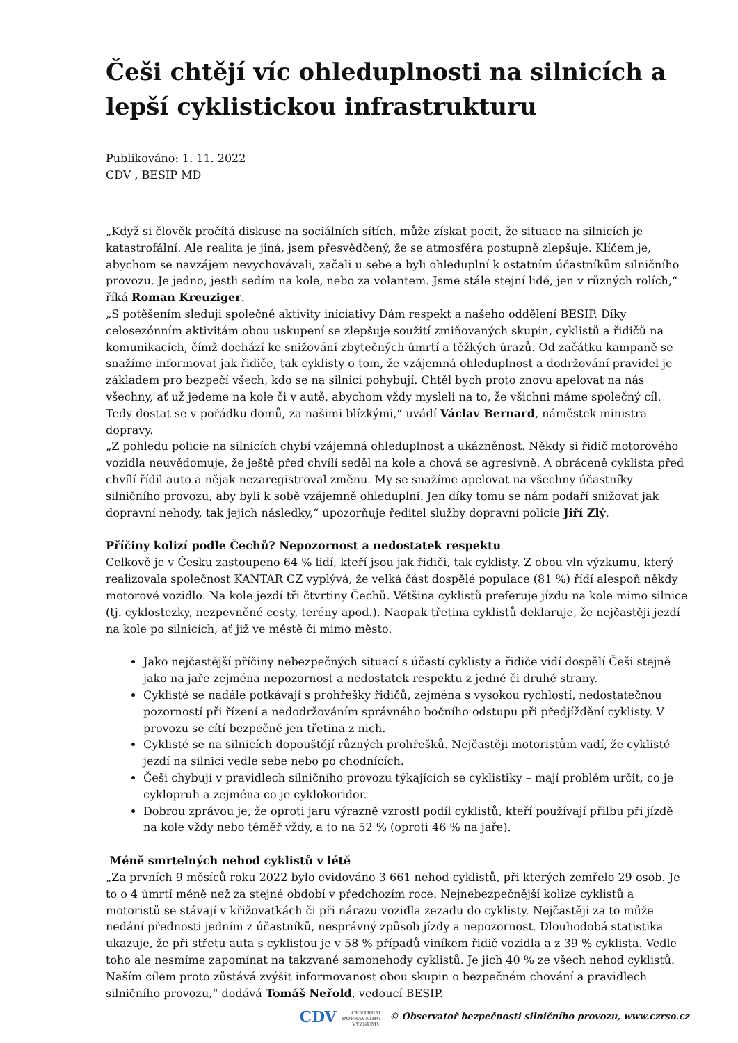Češi chtějí víc ohleduplnosti na silnicích a lepší cyklistickou infrastrukturu
Publikováno: 1. 11. 2022
CDV , BESIP MD
„Když si člověk pročítá diskuse na sociálních sítích, může získat pocit, že situace na silnicích je katastrofální. Ale realita je jiná, jsem přesvědčený, že se atmosféra postupně zlepšuje. Klíčem je, abychom se navzájem nevychovávali, začali u sebe a byli ohleduplní k ostatním účastníkům silničního provozu. Je jedno, jestli sedím na kole, nebo za volantem. Jsme stále stejní lidé, jen v různých rolích,“ říká Roman Kreuziger.
„S potěšením sleduji společné aktivity iniciativy Dám respekt a našeho oddělení BESIP. Díky celosezónním aktivitám obou uskupení se zlepšuje soužití zmiňovaných skupin, cyklistů a řidičů na komunikacích, čímž dochází ke snižování zbytečných úmrtí a těžkých úrazů. Od začátku kampaně se snažíme informovat jak řidiče, tak cyklisty o tom, že vzájemná ohleduplnost a dodržování pravidel je základem pro bezpečí všech, kdo se na silnici pohybují. Chtěl bych proto znovu apelovat na nás všechny, ať už jedeme na kole či v autě, abychom vždy mysleli na to, že všichni máme společný cíl. Tedy dostat se v pořádku domů, za našimi blízkými,“ uvádí Václav Bernard, náměstek ministra dopravy.
„Z pohledu policie na silnicích chybí vzájemná ohleduplnost a ukázněnost. Někdy si řidič motorového vozidla neuvědomuje, že ještě před chvílí seděl na kole a chová se agresivně. A obráceně cyklista před chvílí řídil auto a nějak nezaregistroval změnu. My se snažíme apelovat na všechny účastníky silničního provozu, aby byli k sobě vzájemně ohleduplní. Jen díky tomu se nám podaří snižovat jak dopravní nehody, tak jejich následky,“ upozorňuje ředitel služby dopravní policie Jiří Zlý.
Příčiny kolizí podle Čechů? Nepozornost a nedostatek respektu
Celkově je v Česku zastoupeno 64 % lidí, kteří jsou jak řidiči, tak cyklisty. Z obou vln výzkumu, který realizovala společnost KANTAR CZ vyplývá, že velká část dospělé populace (81 %) řídí alespoň někdy motorové vozidlo. Na kole jezdí tři čtvrtiny Čechů. Většina cyklistů preferuje jízdu na kole mimo silnice (tj. cyklostezky, nezpevněné cesty, terény apod.). Naopak třetina cyklistů deklaruje, že nejčastěji jezdí na kole po silnicích, ať již ve městě či mimo město.
Jako nejčastější příčiny nebezpečných situací s účastí cyklisty a řidiče vidí dospělí Češi stejně jako na jaře zejména nepozornost a nedostatek respektu z jedné či druhé strany.
Cyklisté se nadále potkávají s prohřešky řidičů, zejména s vysokou rychlostí, nedostatečnou pozorností při řízení a nedodržováním správného bočního odstupu při předjíždění cyklisty. V provozu se cítí bezpečně jen třetina z nich.
Cyklisté se na silnicích dopouštějí různých prohřešků. Nejčastěji motoristům vadí, že cyklisté jezdí na silnici vedle sebe nebo po chodnících.
Češi chybují v pravidlech silničního provozu týkajících se cyklistiky – mají problém určit, co je cyklopruh a zejména co je cyklokoridor.
Dobrou zprávou je, že oproti jaru výrazně vzrostl podíl cyklistů, kteří používají přilbu při jízdě na kole vždy nebo téměř vždy, a to na 52 % (oproti 46 % na jaře).
Méně smrtelných nehod cyklistů v létě
„Za prvních 9 měsíců roku 2022 bylo evidováno 3 661 nehod cyklistů, při kterých zemřelo 29 osob. Je to o 4 úmrtí méně než za stejné období v předchozím roce. Nejnebezpečnější kolize cyklistů a motoristů se stávají v křižovatkách či při nárazu vozidla zezadu do cyklisty. Nejčastěji za to může nedání přednosti jedním z účastníků, nesprávný způsob jízdy a nepozornost. Dlouhodobá statistika ukazuje, že při střetu auta s cyklistou je v 58 % případů viníkem řidič vozidla a z 39 % cyklista. Vedle toho ale nesmíme zapomínat na takzvané samonehody cyklistů. Je jich 40 % ze všech nehod cyklistů. Naším cílem proto zůstává zvýšit informovanost obou skupin o bezpečném chování a pravidlech silničního provozu,“ dodává Tomáš Neřold, vedoucí BESIP.
CDV CENTRUM
DOPRAVNÍHO
VÝZKUMU © Observatoř bezpečnosti silničního provozu, www.czrso.cz